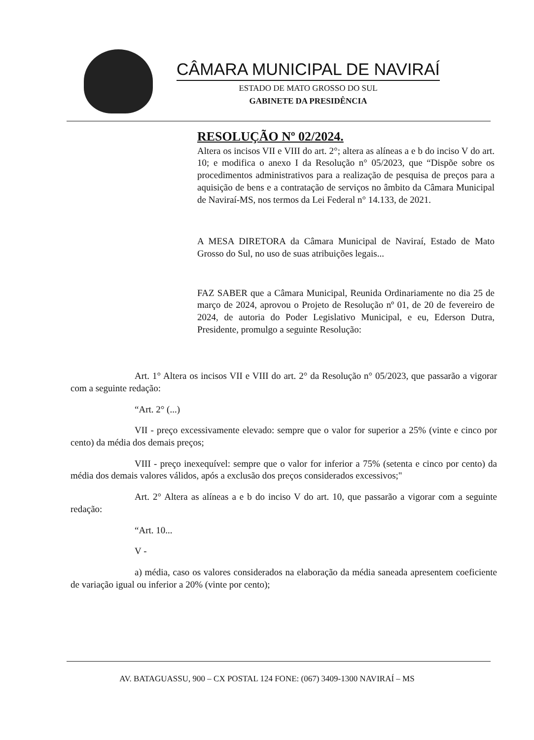CÂMARA MUNICIPAL DE NAVIRAÍ
ESTADO DE MATO GROSSO DO SUL
GABINETE DA PRESIDÊNCIA
RESOLUÇÃO Nº 02/2024.
Altera os incisos VII e VIII do art. 2°; altera as alíneas a e b do inciso V do art. 10; e modifica o anexo I da Resolução n° 05/2023, que “Dispõe sobre os procedimentos administrativos para a realização de pesquisa de preços para a aquisição de bens e a contratação de serviços no âmbito da Câmara Municipal de Naviraí-MS, nos termos da Lei Federal n° 14.133, de 2021.
A MESA DIRETORA da Câmara Municipal de Naviraí, Estado de Mato Grosso do Sul, no uso de suas atribuições legais...
FAZ SABER que a Câmara Municipal, Reunida Ordinariamente no dia 25 de março de 2024, aprovou o Projeto de Resolução nº 01, de 20 de fevereiro de 2024, de autoria do Poder Legislativo Municipal, e eu, Ederson Dutra, Presidente, promulgo a seguinte Resolução:
Art. 1° Altera os incisos VII e VIII do art. 2° da Resolução n° 05/2023, que passarão a vigorar com a seguinte redação:
“Art. 2° (...)
VII - preço excessivamente elevado: sempre que o valor for superior a 25% (vinte e cinco por cento) da média dos demais preços;
VIII - preço inexequível: sempre que o valor for inferior a 75% (setenta e cinco por cento) da média dos demais valores válidos, após a exclusão dos preços considerados excessivos;"
Art. 2° Altera as alíneas a e b do inciso V do art. 10, que passarão a vigorar com a seguinte redação:
“Art. 10...
V -
a) média, caso os valores considerados na elaboração da média saneada apresentem coeficiente de variação igual ou inferior a 20% (vinte por cento);
AV. BATAGUASSU, 900 – CX POSTAL 124 FONE: (067) 3409-1300 NAVIRAÍ – MS